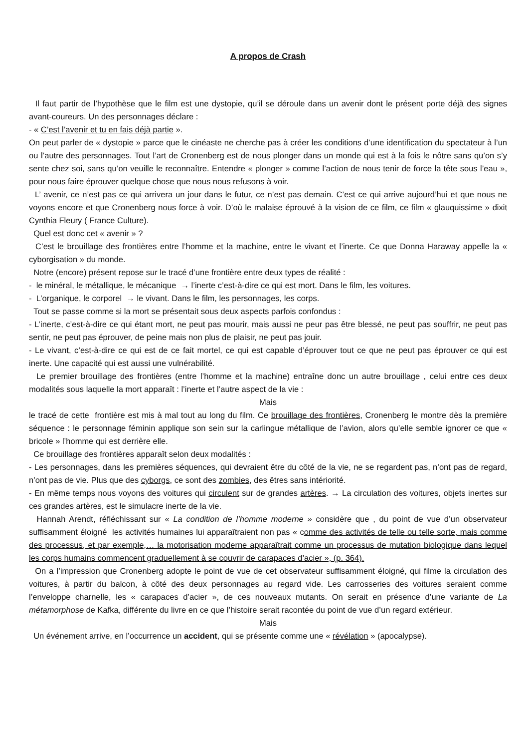A propos de Crash
Il faut partir de l’hypothèse que le film est une dystopie, qu’il se déroule dans un avenir dont le présent porte déjà des signes avant-coureurs. Un des personnages déclare :
- « C’est l’avenir et tu en fais déjà partie ».
On peut parler de « dystopie » parce que le cinéaste ne cherche pas à créer les conditions d’une identification du spectateur à l’un ou l’autre des personnages. Tout l’art de Cronenberg est de nous plonger dans un monde qui est à la fois le nôtre sans qu’on s’y sente chez soi, sans qu’on veuille le reconnaître. Entendre « plonger » comme l’action de nous tenir de force la tête sous l’eau », pour nous faire éprouver quelque chose que nous nous refusons à voir.
L’ avenir, ce n’est pas ce qui arrivera un jour dans le futur, ce n’est pas demain. C’est ce qui arrive aujourd’hui et que nous ne voyons encore et que Cronenberg nous force à voir. D’où le malaise éprouvé à la vision de ce film, ce film « glauquissime » dixit Cynthia Fleury ( France Culture).
Quel est donc cet « avenir » ?
C’est le brouillage des frontières entre l’homme et la machine, entre le vivant et l’inerte. Ce que Donna Haraway appelle la « cyborgisation » du monde.
Notre (encore) présent repose sur le tracé d’une frontière entre deux types de réalité :
- le minéral, le métallique, le mécanique → l’inerte c’est-à-dire ce qui est mort. Dans le film, les voitures.
- L’organique, le corporel → le vivant. Dans le film, les personnages, les corps.
Tout se passe comme si la mort se présentait sous deux aspects parfois confondus :
- L’inerte, c’est-à-dire ce qui étant mort, ne peut pas mourir, mais aussi ne peur pas être blessé, ne peut pas souffrir, ne peut pas sentir, ne peut pas éprouver, de peine mais non plus de plaisir, ne peut pas jouir.
- Le vivant, c’est-à-dire ce qui est de ce fait mortel, ce qui est capable d’éprouver tout ce que ne peut pas éprouver ce qui est inerte. Une capacité qui est aussi une vulnérabilité.
Le premier brouillage des frontières (entre l’homme et la machine) entraîne donc un autre brouillage , celui entre ces deux modalités sous laquelle la mort apparaît : l’inerte et l’autre aspect de la vie :
Mais
le tracé de cette frontière est mis à mal tout au long du film. Ce brouillage des frontières, Cronenberg le montre dès la première séquence : le personnage féminin applique son sein sur la carlingue métallique de l’avion, alors qu’elle semble ignorer ce que « bricole » l’homme qui est derrière elle.
Ce brouillage des frontières apparaît selon deux modalités :
- Les personnages, dans les premières séquences, qui devraient être du côté de la vie, ne se regardent pas, n’ont pas de regard, n’ont pas de vie. Plus que des cyborgs, ce sont des zombies, des êtres sans intériorité.
- En même temps nous voyons des voitures qui circulent sur de grandes artères. → La circulation des voitures, objets inertes sur ces grandes artères, est le simulacre inerte de la vie.
Hannah Arendt, réfléchissant sur « La condition de l’homme moderne » considère que , du point de vue d’un observateur suffisamment éloigné les activités humaines lui apparaîtraient non pas « comme des activités de telle ou telle sorte, mais comme des processus, et par exemple,… la motorisation moderne apparaîtrait comme un processus de mutation biologique dans lequel les corps humains commencent graduellement à se couvrir de carapaces d’acier », (p. 364).
On a l’impression que Cronenberg adopte le point de vue de cet observateur suffisamment éloigné, qui filme la circulation des voitures, à partir du balcon, à côté des deux personnages au regard vide. Les carrosseries des voitures seraient comme l’enveloppe charnelle, les « carapaces d’acier », de ces nouveaux mutants. On serait en présence d’une variante de La métamorphose de Kafka, différente du livre en ce que l’histoire serait racontée du point de vue d’un regard extérieur.
Mais
Un événement arrive, en l’occurrence un accident, qui se présente comme une « révélation » (apocalypse).